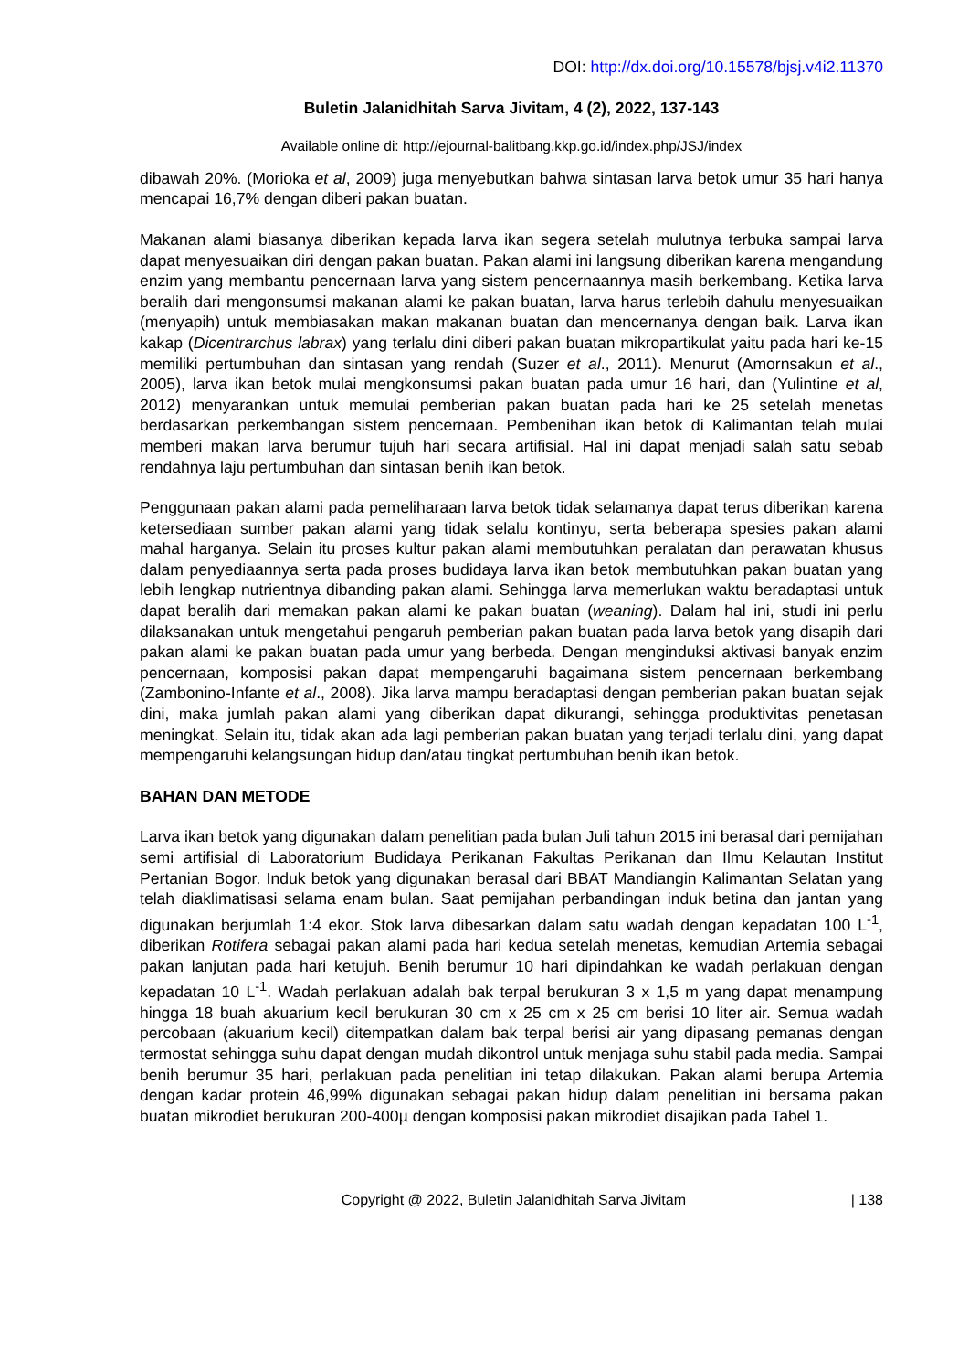DOI: http://dx.doi.org/10.15578/bjsj.v4i2.11370
Buletin Jalanidhitah Sarva Jivitam, 4 (2), 2022, 137-143
Available online di: http://ejournal-balitbang.kkp.go.id/index.php/JSJ/index
dibawah 20%. (Morioka et al, 2009) juga menyebutkan bahwa sintasan larva betok umur 35 hari hanya mencapai 16,7% dengan diberi pakan buatan.
Makanan alami biasanya diberikan kepada larva ikan segera setelah mulutnya terbuka sampai larva dapat menyesuaikan diri dengan pakan buatan. Pakan alami ini langsung diberikan karena mengandung enzim yang membantu pencernaan larva yang sistem pencernaannya masih berkembang. Ketika larva beralih dari mengonsumsi makanan alami ke pakan buatan, larva harus terlebih dahulu menyesuaikan (menyapih) untuk membiasakan makan makanan buatan dan mencernanya dengan baik. Larva ikan kakap (Dicentrarchus labrax) yang terlalu dini diberi pakan buatan mikropartikulat yaitu pada hari ke-15 memiliki pertumbuhan dan sintasan yang rendah (Suzer et al., 2011). Menurut (Amornsakun et al., 2005), larva ikan betok mulai mengkonsumsi pakan buatan pada umur 16 hari, dan (Yulintine et al, 2012) menyarankan untuk memulai pemberian pakan buatan pada hari ke 25 setelah menetas berdasarkan perkembangan sistem pencernaan. Pembenihan ikan betok di Kalimantan telah mulai memberi makan larva berumur tujuh hari secara artifisial. Hal ini dapat menjadi salah satu sebab rendahnya laju pertumbuhan dan sintasan benih ikan betok.
Penggunaan pakan alami pada pemeliharaan larva betok tidak selamanya dapat terus diberikan karena ketersediaan sumber pakan alami yang tidak selalu kontinyu, serta beberapa spesies pakan alami mahal harganya. Selain itu proses kultur pakan alami membutuhkan peralatan dan perawatan khusus dalam penyediaannya serta pada proses budidaya larva ikan betok membutuhkan pakan buatan yang lebih lengkap nutrientnya dibanding pakan alami. Sehingga larva memerlukan waktu beradaptasi untuk dapat beralih dari memakan pakan alami ke pakan buatan (weaning). Dalam hal ini, studi ini perlu dilaksanakan untuk mengetahui pengaruh pemberian pakan buatan pada larva betok yang disapih dari pakan alami ke pakan buatan pada umur yang berbeda. Dengan menginduksi aktivasi banyak enzim pencernaan, komposisi pakan dapat mempengaruhi bagaimana sistem pencernaan berkembang (Zambonino-Infante et al., 2008). Jika larva mampu beradaptasi dengan pemberian pakan buatan sejak dini, maka jumlah pakan alami yang diberikan dapat dikurangi, sehingga produktivitas penetasan meningkat. Selain itu, tidak akan ada lagi pemberian pakan buatan yang terjadi terlalu dini, yang dapat mempengaruhi kelangsungan hidup dan/atau tingkat pertumbuhan benih ikan betok.
BAHAN DAN METODE
Larva ikan betok yang digunakan dalam penelitian pada bulan Juli tahun 2015 ini berasal dari pemijahan semi artifisial di Laboratorium Budidaya Perikanan Fakultas Perikanan dan Ilmu Kelautan Institut Pertanian Bogor. Induk betok yang digunakan berasal dari BBAT Mandiangin Kalimantan Selatan yang telah diaklimatisasi selama enam bulan. Saat pemijahan perbandingan induk betina dan jantan yang digunakan berjumlah 1:4 ekor. Stok larva dibesarkan dalam satu wadah dengan kepadatan 100 L<sup>-1</sup>, diberikan Rotifera sebagai pakan alami pada hari kedua setelah menetas, kemudian Artemia sebagai pakan lanjutan pada hari ketujuh. Benih berumur 10 hari dipindahkan ke wadah perlakuan dengan kepadatan 10 L<sup>-1</sup>. Wadah perlakuan adalah bak terpal berukuran 3 x 1,5 m yang dapat menampung hingga 18 buah akuarium kecil berukuran 30 cm x 25 cm x 25 cm berisi 10 liter air. Semua wadah percobaan (akuarium kecil) ditempatkan dalam bak terpal berisi air yang dipasang pemanas dengan termostat sehingga suhu dapat dengan mudah dikontrol untuk menjaga suhu stabil pada media. Sampai benih berumur 35 hari, perlakuan pada penelitian ini tetap dilakukan. Pakan alami berupa Artemia dengan kadar protein 46,99% digunakan sebagai pakan hidup dalam penelitian ini bersama pakan buatan mikrodiet berukuran 200-400µ dengan komposisi pakan mikrodiet disajikan pada Tabel 1.
Copyright @ 2022, Buletin Jalanidhitah Sarva Jivitam | 138